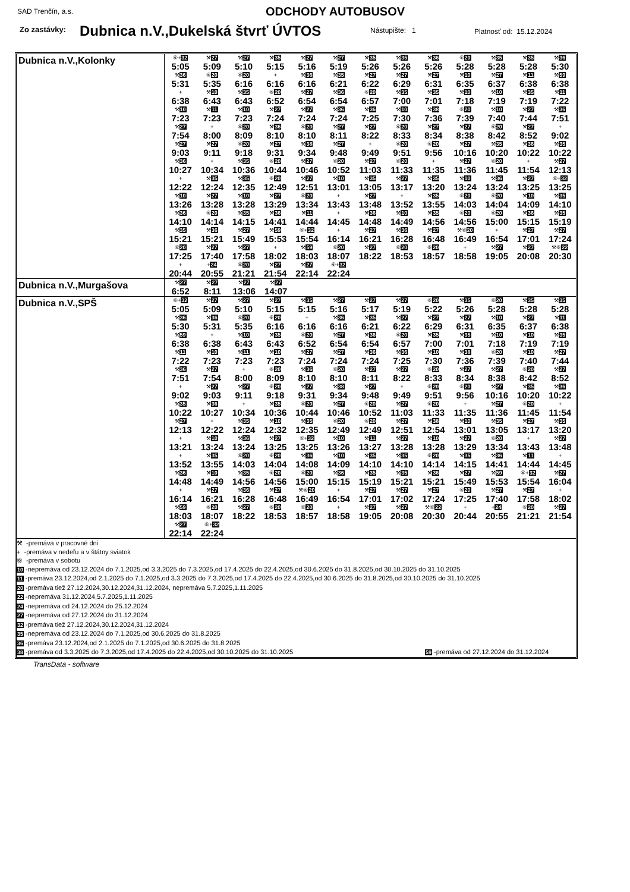SAD Trenčín, a.s. ODCHODY AUTOBUSOV
Zo zastávky: Dubnica n.V.,Dukelská štvrť ÚVTOS Nástupište: 1 Platnosť od: 15.12.2024
| Dubnica n.V.,Kolonky | / ⑥+ 32 5:05 / ⚒ 27 5:09 / ⚒ 27 5:10 / ⚒ 35 5:15 / ⚒ 27 5:16 / ⚒ 27 5:19 / ⚒ 35 5:26 / ⚒ 35 5:26 / ⚒ 36 5:26 / ⑥ 20 5:28 / ⚒ 35 5:28 / ⚒ 35 5:28 / ⚒ 36 5:30 / / ⚒ 36 5:31 / ⑥ 20 5:35 / ⑥ 20 6:16 / + 6:16 / ⚒ 36 6:16 / ⚒ 35 6:21 / ⚒ 27 6:22 / ⚒ 27 6:29 / ⚒ 27 6:31 / ⚒ 10 6:35 / ⚒ 27 6:37 / ⚒ 11 6:38 / ⚒ 59 6:38 / / + 6:38 / ⚒ 10 6:43 / ⚒ 35 6:43 / ⑥ 20 6:52 / ⚒ 27 6:54 / ⚒ 36 6:54 / ⑥ 20 6:57 / ⚒ 35 7:00 / ⚒ 35 7:01 / ⚒ 10 7:18 / ⚒ 10 7:19 / ⚒ 35 7:19 / ⚒ 11 7:22 / / ⚒ 10 7:23 / ⚒ 11 7:23 / ⚒ 10 7:23 / ⚒ 27 7:24 / ⚒ 27 7:24 / ⚒ 36 7:24 / ⚒ 36 7:25 / ⚒ 10 7:30 / ⚒ 38 7:36 / ⑥ 20 7:39 / ⚒ 10 7:40 / ⚒ 27 7:44 / ⚒ 36 7:51 / / ⚒ 27 7:54 / + 8:00 / ⑥ 20 8:09 / ⚒ 36 8:10 / ⑥ 20 8:10 / ⚒ 27 8:11 / ⚒ 27 8:22 / ⑥ 20 8:33 / ⚒ 27 8:34 / ⚒ 27 8:38 / ⑥ 20 8:42 / ⚒ 27 8:52 / + 9:02 / / ⚒ 27 9:03 / ⚒ 27 9:11 / ⑥ 20 9:18 / ⚒ 27 9:31 / ⚒ 38 9:34 / ⚒ 27 9:48 / + 9:49 / ⑥ 20 9:51 / ⑥ 20 9:56 / ⚒ 27 10:16 / ⚒ 35 10:20 / ⚒ 36 10:22 / ⚒ 35 10:22 / / ⚒ 36 10:27 / + 10:34 / ⚒ 35 10:36 / ⑥ 20 10:44 / ⚒ 27 10:46 / ⑥ 20 10:52 / ⚒ 27 11:03 / ⑥ 20 11:33 / + 11:35 / ⚒ 27 11:36 / ⑥ 20 11:45 / + 11:54 / ⚒ 27 12:13 / / + 12:22 / ⚒ 35 12:24 / ⚒ 35 12:35 / ⑥ 20 12:49 / ⚒ 27 12:51 / ⚒ 10 13:01 / ⚒ 35 13:05 / ⚒ 27 13:17 / ⚒ 35 13:20 / ⚒ 10 13:24 / ⚒ 36 13:24 / ⚒ 27 13:25 / ⑥+ 32 13:25 / / ⚒ 10 13:26 / ⚒ 27 13:28 / ⚒ 10 13:28 / ⚒ 27 13:29 / ⑥ 20 13:34 / + 13:43 / ⚒ 27 13:48 / + 13:52 / ⚒ 35 13:55 / ⑥ 20 14:03 / ⑥ 20 14:04 / ⚒ 10 14:09 / ⚒ 35 14:10 / / ⚒ 36 14:10 / ⑥ 20 14:14 / ⚒ 35 14:15 / ⚒ 36 14:41 / ⚒ 11 14:44 / + 14:45 / ⚒ 36 14:48 / ⚒ 10 14:49 / ⚒ 35 14:56 / ⑥ 20 14:56 / ⑥ 20 15:00 / ⚒ 36 15:15 / ⚒ 35 15:19 / / ⚒ 35 15:21 / ⚒ 36 15:21 / ⚒ 27 15:49 / ⚒ 59 15:53 / ⑥+ 32 15:54 / + 16:14 / ⚒ 27 16:21 / ⚒ 36 16:28 / ⚒ 27 16:48 / ⚒⑥ 20 16:49 / + 16:54 / ⚒ 27 17:01 / ⚒ 27 17:24 / / ⑥ 20 17:25 / ⚒ 27 17:40 / ⚒ 27 17:58 / + 18:02 / ⚒ 59 18:03 / ⑥ 20 18:07 / ⚒ 27 18:22 / ⑥ 20 18:53 / ⑥ 20 18:57 / + 18:58 / ⚒ 27 19:05 / ⚒ 27 20:08 / ⚒⑥ 22 20:30 / / + 20:44 / + 24 20:55 / ⑥ 20 21:21 / ⚒ 27 21:54 / ⚒ 27 22:14 / ⑥+ 32 22:24 / / / / / / / / |
| Dubnica n.V.,Murgašova | / ⚒ 27 6:52 / ⚒ 27 8:11 / ⚒ 27 13:06 / ⚒ 27 14:07 / |
| Dubnica n.V.,SPŠ | / ⑥+ 32 5:05 / ⚒ 27 5:09 / ⚒ 27 5:10 / ⚒ 27 5:15 / ⚒ 35 5:15 / ⚒ 27 5:16 / ⚒ 27 5:17 / ⚒ 27 5:19 / ⑥ 20 5:22 / ⚒ 35 5:26 / ⑥ 20 5:28 / ⚒ 35 5:28 / ⚒ 35 5:28 / / ⚒ 36 5:30 / ⚒ 36 5:31 / ⑥ 20 5:35 / ⑥ 20 6:16 / + 6:16 / ⚒ 36 6:16 / ⚒ 35 6:21 / ⚒ 27 6:22 / ⚒ 27 6:29 / ⚒ 27 6:31 / ⚒ 10 6:35 / ⚒ 27 6:37 / ⚒ 11 6:38 / / ⚒ 59 6:38 / + 6:38 / ⚒ 10 6:43 / ⚒ 35 6:43 / ⑥ 20 6:52 / ⚒ 27 6:54 / ⚒ 36 6:54 / ⑥ 20 6:57 / ⚒ 35 7:00 / ⚒ 35 7:01 / ⚒ 10 7:18 / ⚒ 10 7:19 / ⚒ 35 7:19 / / ⚒ 11 7:22 / ⚒ 10 7:23 / ⚒ 11 7:23 / ⚒ 10 7:23 / ⚒ 27 7:24 / ⚒ 27 7:24 / ⚒ 36 7:24 / ⚒ 36 7:25 / ⚒ 10 7:30 / ⚒ 38 7:36 / ⑥ 20 7:39 / ⚒ 10 7:40 / ⚒ 27 7:44 / / ⚒ 36 7:51 / ⚒ 27 7:54 / + 8:00 / ⑥ 20 8:09 / ⚒ 36 8:10 / ⑥ 20 8:10 / ⚒ 27 8:11 / ⚒ 27 8:22 / ⑥ 20 8:33 / ⚒ 27 8:34 / ⚒ 27 8:38 / ⑥ 20 8:42 / ⚒ 27 8:52 / / + 9:02 / ⚒ 27 9:03 / ⚒ 27 9:11 / ⑥ 20 9:18 / ⚒ 27 9:31 / ⚒ 38 9:34 / ⚒ 27 9:48 / + 9:49 / ⑥ 20 9:51 / ⑥ 20 9:56 / ⚒ 27 10:16 / ⚒ 35 10:20 / ⚒ 36 10:22 / / ⚒ 35 10:22 / ⚒ 36 10:27 / + 10:34 / ⚒ 35 10:36 / ⑥ 20 10:44 / ⚒ 27 10:46 / ⑥ 20 10:52 / ⚒ 27 11:03 / ⑥ 20 11:33 / + 11:35 / ⚒ 27 11:36 / ⑥ 20 11:45 / + 11:54 / / ⚒ 27 12:13 / + 12:22 / ⚒ 35 12:24 / ⚒ 10 12:32 / ⚒ 35 12:35 / ⑥ 20 12:49 / ⑥ 20 12:49 / ⚒ 27 12:51 / ⚒ 38 12:54 / ⚒ 10 13:01 / ⚒ 35 13:05 / ⚒ 27 13:17 / ⚒ 35 13:20 / / + 13:21 / ⚒ 10 13:24 / ⚒ 36 13:24 / ⚒ 27 13:25 / ⑥+ 32 13:25 / ⚒ 10 13:26 / ⚒ 11 13:27 / ⚒ 27 13:28 / ⚒ 10 13:28 / ⚒ 27 13:29 / ⑥ 20 13:34 / + 13:43 / ⚒ 27 13:48 / / + 13:52 / ⚒ 35 13:55 / ⑥ 20 14:03 / ⑥ 20 14:04 / ⚒ 36 14:08 / ⚒ 10 14:09 / ⚒ 35 14:10 / ⚒ 35 14:10 / ⑥ 20 14:14 / ⚒ 35 14:15 / ⚒ 36 14:41 / ⚒ 11 14:44 / + 14:45 / / ⚒ 36 14:48 / ⚒ 10 14:49 / ⚒ 35 14:56 / ⑥ 20 14:56 / ⑥ 20 15:00 / ⚒ 36 15:15 / ⚒ 35 15:19 / ⚒ 35 15:21 / ⚒ 36 15:21 / ⚒ 27 15:49 / ⚒ 59 15:53 / ⑥+ 32 15:54 / ⚒ 27 16:04 / / + 16:14 / ⚒ 27 16:21 / ⚒ 36 16:28 / ⚒ 27 16:48 / ⚒⑥ 20 16:49 / + 16:54 / ⚒ 27 17:01 / ⚒ 27 17:02 / ⚒ 27 17:24 / ⑥ 20 17:25 / ⚒ 27 17:40 / ⚒ 27 17:58 / + 18:02 / / ⚒ 59 18:03 / ⑥ 20 18:07 / ⚒ 27 18:22 / ⑥ 20 18:53 / ⑥ 20 18:57 / + 18:58 / ⚒ 27 19:05 / ⚒ 27 20:08 / ⚒⑥ 22 20:30 / + 20:44 / + 24 20:55 / ⑥ 20 21:21 / ⚒ 27 21:54 / / ⚒ 27 22:14 / ⑥+ 32 22:24 / / / / / / / / / / / / |
| ⚒ -premáva v pracovné dni + -premáva v nedeľu a v štátny sviatok ⑥ -premáva v sobotu 10 -nepremáva od 23.12.2024 do 7.1.2025,od 3.3.2025 do 7.3.2025,od 17.4.2025 do 22.4.2025,od 30.6.2025 do 31.8.2025,od 30.10.2025 do 31.10.2025 11 -premáva 23.12.2024,od 2.1.2025 do 7.1.2025,od 3.3.2025 do 7.3.2025,od 17.4.2025 do 22.4.2025,od 30.6.2025 do 31.8.2025,od 30.10.2025 do 31.10.2025 20 -premáva tiež 27.12.2024,30.12.2024,31.12.2024, nepremáva 5.7.2025,1.11.2025 22 -nepremáva 31.12.2024,5.7.2025,1.11.2025 24 -nepremáva od 24.12.2024 do 25.12.2024 27 -nepremáva od 27.12.2024 do 31.12.2024 32 -premáva tiež 27.12.2024,30.12.2024,31.12.2024 35 -nepremáva od 23.12.2024 do 7.1.2025,od 30.6.2025 do 31.8.2025 36 -premáva 23.12.2024,od 2.1.2025 do 7.1.2025,od 30.6.2025 do 31.8.2025 38 -premáva od 3.3.2025 do 7.3.2025,od 17.4.2025 do 22.4.2025,od 30.10.2025 do 31.10.2025 59 -premáva od 27.12.2024 do 31.12.2024 | |
TransData - software